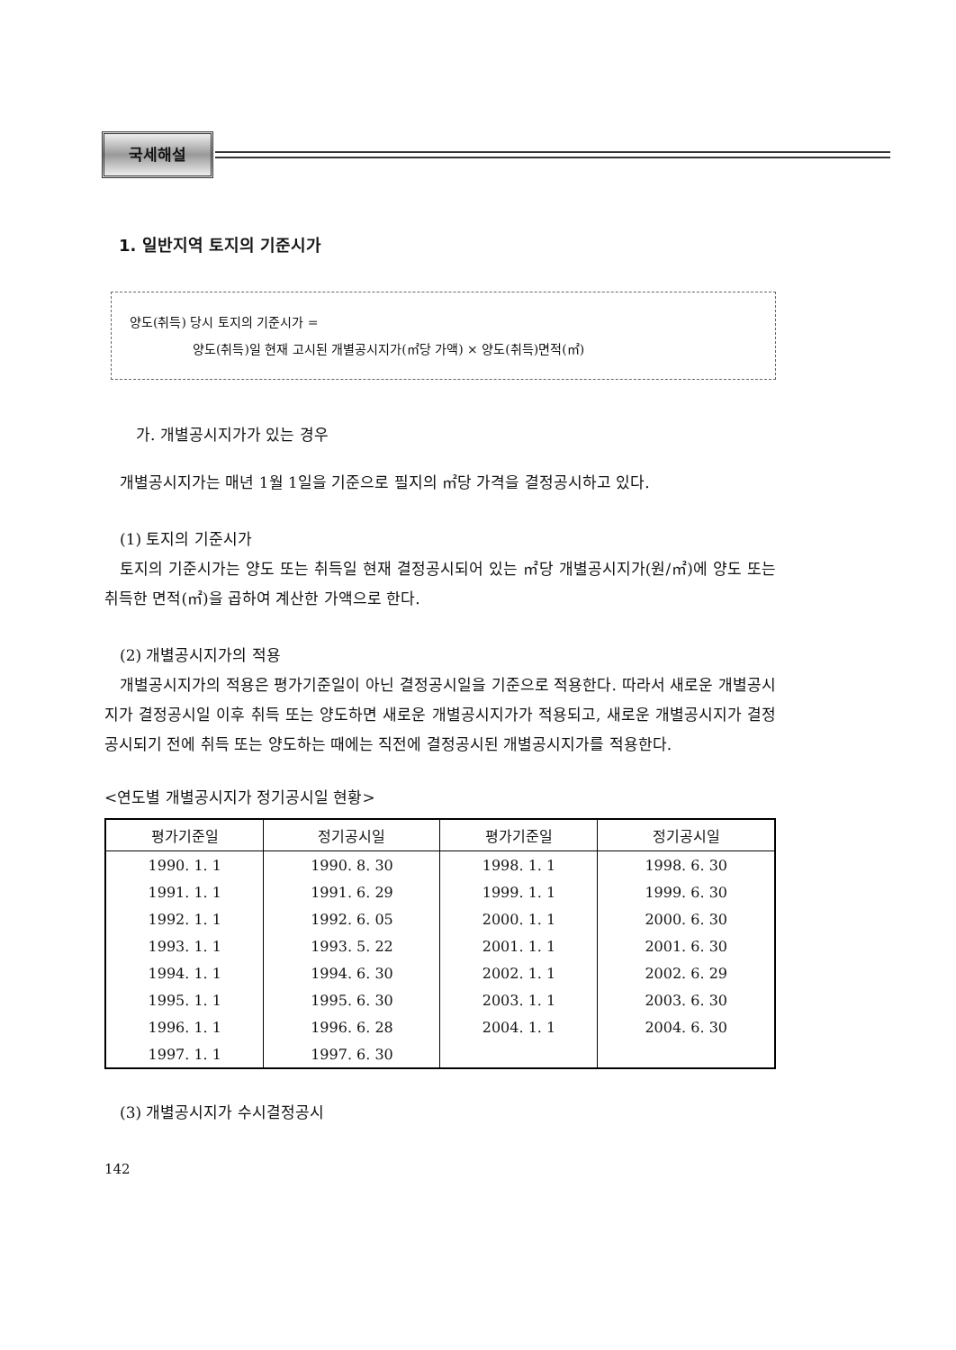국세해설
1. 일반지역 토지의 기준시가
양도(취득) 당시 토지의 기준시가 =
     양도(취득)일 현재 고시된 개별공시지가(㎡당 가액) × 양도(취득)면적(㎡)
가. 개별공시지가가 있는 경우
 개별공시지가는 매년 1월 1일을 기준으로 필지의 ㎡당 가격을 결정공시하고 있다.
 (1) 토지의 기준시가
 토지의 기준시가는 양도 또는 취득일 현재 결정공시되어 있는 ㎡당 개별공시지가(원/㎡)에 양도 또는 취득한 면적(㎡)을 곱하여 계산한 가액으로 한다.
 (2) 개별공시지가의 적용
 개별공시지가의 적용은 평가기준일이 아닌 결정공시일을 기준으로 적용한다. 따라서 새로운 개별공시지가 결정공시일 이후 취득 또는 양도하면 새로운 개별공시지가가 적용되고, 새로운 개별공시지가 결정공시되기 전에 취득 또는 양도하는 때에는 직전에 결정공시된 개별공시지가를 적용한다.
<연도별 개별공시지가 정기공시일 현황>
| 평가기준일 | 정기공시일 | 평가기준일 | 정기공시일 |
| --- | --- | --- | --- |
| 1990. 1. 1 | 1990. 8. 30 | 1998. 1. 1 | 1998. 6. 30 |
| 1991. 1. 1 | 1991. 6. 29 | 1999. 1. 1 | 1999. 6. 30 |
| 1992. 1. 1 | 1992. 6. 05 | 2000. 1. 1 | 2000. 6. 30 |
| 1993. 1. 1 | 1993. 5. 22 | 2001. 1. 1 | 2001. 6. 30 |
| 1994. 1. 1 | 1994. 6. 30 | 2002. 1. 1 | 2002. 6. 29 |
| 1995. 1. 1 | 1995. 6. 30 | 2003. 1. 1 | 2003. 6. 30 |
| 1996. 1. 1 | 1996. 6. 28 | 2004. 1. 1 | 2004. 6. 30 |
| 1997. 1. 1 | 1997. 6. 30 | | |
 (3) 개별공시지가 수시결정공시
142